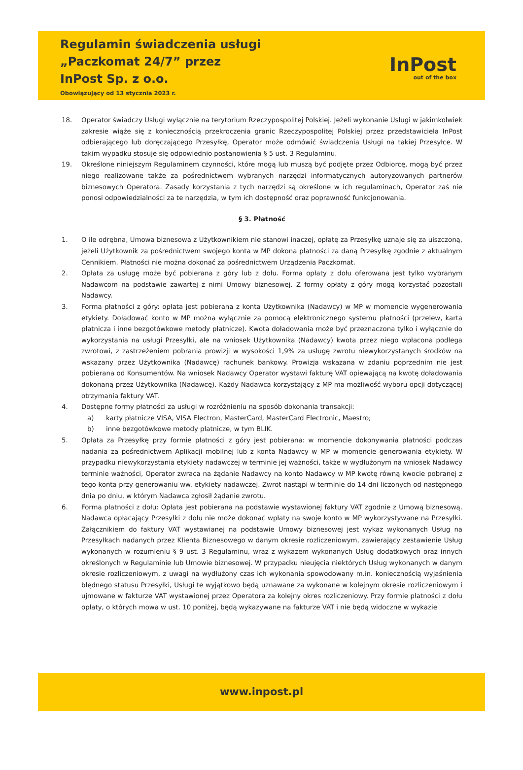Regulamin świadczenia usługi
„Paczkomat 24/7” przez
InPost Sp. z o.o.
Obowiązujący od 13 stycznia 2023 r.
InPost
out of the box
18. Operator świadczy Usługi wyłącznie na terytorium Rzeczypospolitej Polskiej. Jeżeli wykonanie Usługi w jakimkolwiek zakresie wiąże się z koniecznością przekroczenia granic Rzeczypospolitej Polskiej przez przedstawiciela InPost odbierającego lub doręczającego Przesyłkę, Operator może odmówić świadczenia Usługi na takiej Przesyłce. W takim wypadku stosuje się odpowiednio postanowienia § 5 ust. 3 Regulaminu.
19. Określone niniejszym Regulaminem czynności, które mogą lub muszą być podjęte przez Odbiorcę, mogą być przez niego realizowane także za pośrednictwem wybranych narzędzi informatycznych autoryzowanych partnerów biznesowych Operatora. Zasady korzystania z tych narzędzi są określone w ich regulaminach, Operator zaś nie ponosi odpowiedzialności za te narzędzia, w tym ich dostępność oraz poprawność funkcjonowania.
§ 3. Płatność
1. O ile odrębna, Umowa biznesowa z Użytkownikiem nie stanowi inaczej, opłatę za Przesyłkę uznaje się za uiszczoną, jeżeli Użytkownik za pośrednictwem swojego konta w MP dokona płatności za daną Przesyłkę zgodnie z aktualnym Cennikiem. Płatności nie można dokonać za pośrednictwem Urządzenia Paczkomat.
2. Opłata za usługę może być pobierana z góry lub z dołu. Forma opłaty z dołu oferowana jest tylko wybranym Nadawcom na podstawie zawartej z nimi Umowy biznesowej. Z formy opłaty z góry mogą korzystać pozostali Nadawcy.
3. Forma płatności z góry: opłata jest pobierana z konta Użytkownika (Nadawcy) w MP w momencie wygenerowania etykiety. Doładować konto w MP można wyłącznie za pomocą elektronicznego systemu płatności (przelew, karta płatnicza i inne bezgotówkowe metody płatnicze). Kwota doładowania może być przeznaczona tylko i wyłącznie do wykorzystania na usługi Przesyłki, ale na wniosek Użytkownika (Nadawcy) kwota przez niego wpłacona podlega zwrotowi, z zastrzeżeniem pobrania prowizji w wysokości 1,9% za usługę zwrotu niewykorzystanych środków na wskazany przez Użytkownika (Nadawcę) rachunek bankowy. Prowizja wskazana w zdaniu poprzednim nie jest pobierana od Konsumentów. Na wniosek Nadawcy Operator wystawi fakturę VAT opiewającą na kwotę doładowania dokonaną przez Użytkownika (Nadawcę). Każdy Nadawca korzystający z MP ma możliwość wyboru opcji dotyczącej otrzymania faktury VAT.
4. Dostępne formy płatności za usługi w rozróżnieniu na sposób dokonania transakcji:
a) karty płatnicze VISA, VISA Electron, MasterCard, MasterCard Electronic, Maestro;
b) inne bezgotówkowe metody płatnicze, w tym BLIK.
5. Opłata za Przesyłkę przy formie płatności z góry jest pobierana: w momencie dokonywania płatności podczas nadania za pośrednictwem Aplikacji mobilnej lub z konta Nadawcy w MP w momencie generowania etykiety. W przypadku niewykorzystania etykiety nadawczej w terminie jej ważności, także w wydłużonym na wniosek Nadawcy terminie ważności, Operator zwraca na żądanie Nadawcy na konto Nadawcy w MP kwotę równą kwocie pobranej z tego konta przy generowaniu ww. etykiety nadawczej. Zwrot nastąpi w terminie do 14 dni liczonych od następnego dnia po dniu, w którym Nadawca zgłosił żądanie zwrotu.
6. Forma płatności z dołu: Opłata jest pobierana na podstawie wystawionej faktury VAT zgodnie z Umową biznesową. Nadawca opłacający Przesyłki z dołu nie może dokonać wpłaty na swoje konto w MP wykorzystywane na Przesyłki. Załącznikiem do faktury VAT wystawianej na podstawie Umowy biznesowej jest wykaz wykonanych Usług na Przesyłkach nadanych przez Klienta Biznesowego w danym okresie rozliczeniowym, zawierający zestawienie Usług wykonanych w rozumieniu § 9 ust. 3 Regulaminu, wraz z wykazem wykonanych Usług dodatkowych oraz innych określonych w Regulaminie lub Umowie biznesowej. W przypadku nieujęcia niektórych Usług wykonanych w danym okresie rozliczeniowym, z uwagi na wydłużony czas ich wykonania spowodowany m.in. koniecznością wyjaśnienia błędnego statusu Przesyłki, Usługi te wyjątkowo będą uznawane za wykonane w kolejnym okresie rozliczeniowym i ujmowane w fakturze VAT wystawionej przez Operatora za kolejny okres rozliczeniowy. Przy formie płatności z dołu opłaty, o których mowa w ust. 10 poniżej, będą wykazywane na fakturze VAT i nie będą widoczne w wykazie
www.inpost.pl